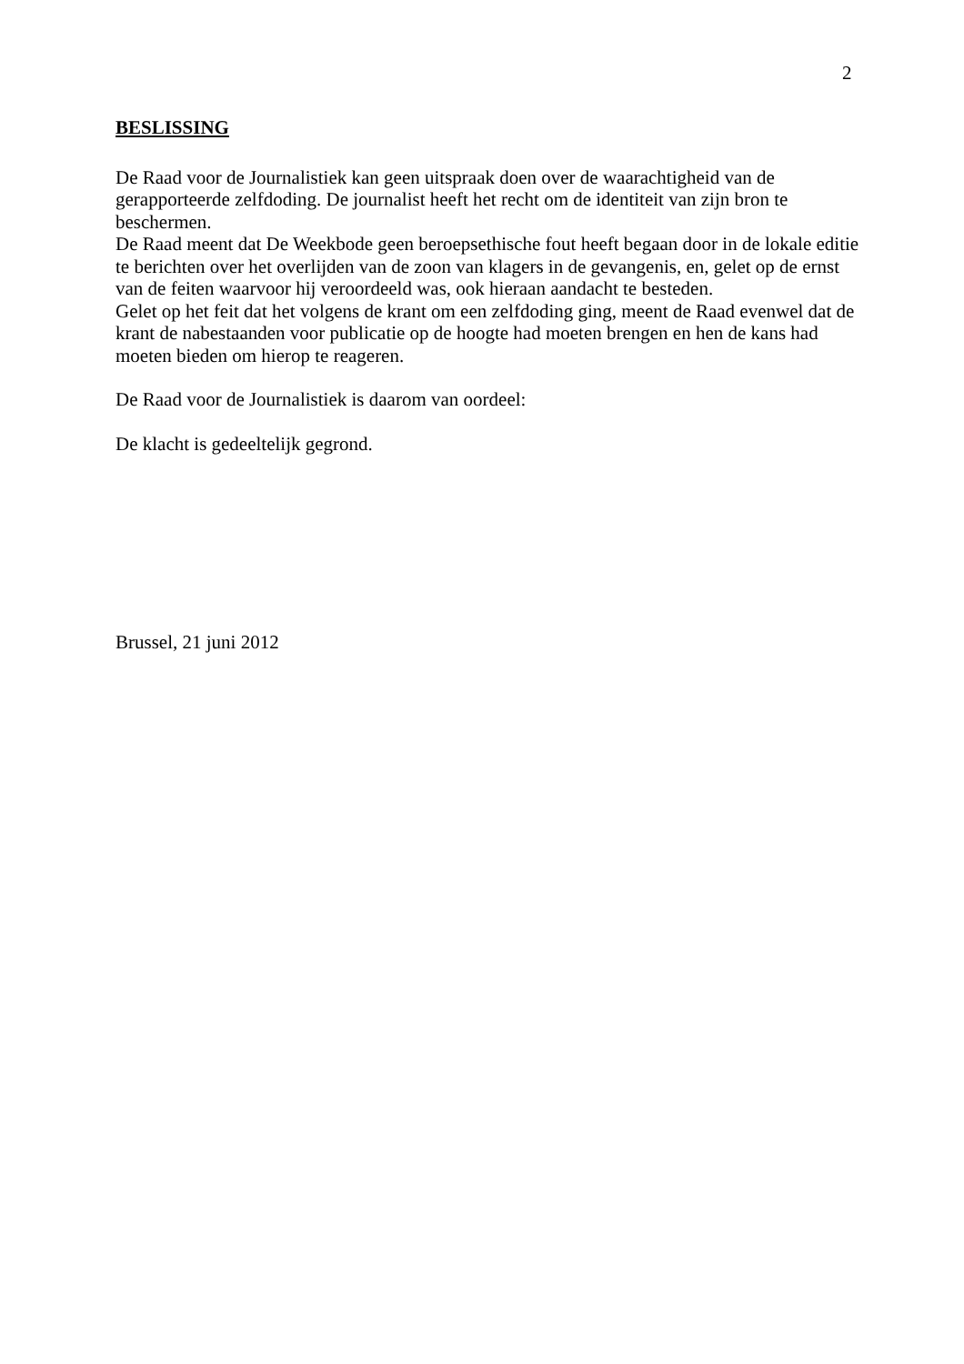2
BESLISSING
De Raad voor de Journalistiek kan geen uitspraak doen over de waarachtigheid van de gerapporteerde zelfdoding. De journalist heeft het recht om de identiteit van zijn bron te beschermen.
De Raad meent dat De Weekbode geen beroepsethische fout heeft begaan door in de lokale editie te berichten over het overlijden van de zoon van klagers in de gevangenis, en, gelet op de ernst van de feiten waarvoor hij veroordeeld was, ook hieraan aandacht te besteden.
Gelet op het feit dat het volgens de krant om een zelfdoding ging, meent de Raad evenwel dat de krant de nabestaanden voor publicatie op de hoogte had moeten brengen en hen de kans had moeten bieden om hierop te reageren.
De Raad voor de Journalistiek is daarom van oordeel:
De klacht is gedeeltelijk gegrond.
Brussel, 21 juni 2012